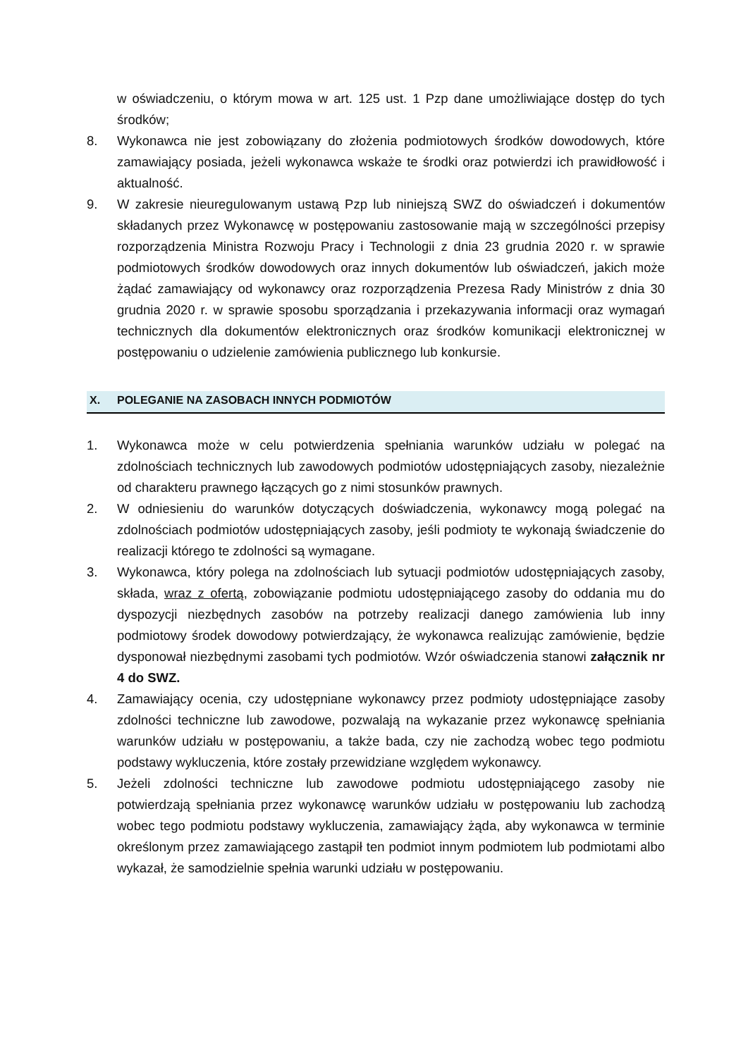w oświadczeniu, o którym mowa w art. 125 ust. 1 Pzp dane umożliwiające dostęp do tych środków;
8. Wykonawca nie jest zobowiązany do złożenia podmiotowych środków dowodowych, które zamawiający posiada, jeżeli wykonawca wskaże te środki oraz potwierdzi ich prawidłowość i aktualność.
9. W zakresie nieuregulowanym ustawą Pzp lub niniejszą SWZ do oświadczeń i dokumentów składanych przez Wykonawcę w postępowaniu zastosowanie mają w szczególności przepisy rozporządzenia Ministra Rozwoju Pracy i Technologii z dnia 23 grudnia 2020 r. w sprawie podmiotowych środków dowodowych oraz innych dokumentów lub oświadczeń, jakich może żądać zamawiający od wykonawcy oraz rozporządzenia Prezesa Rady Ministrów z dnia 30 grudnia 2020 r. w sprawie sposobu sporządzania i przekazywania informacji oraz wymagań technicznych dla dokumentów elektronicznych oraz środków komunikacji elektronicznej w postępowaniu o udzielenie zamówienia publicznego lub konkursie.
X. POLEGANIE NA ZASOBACH INNYCH PODMIOTÓW
1. Wykonawca może w celu potwierdzenia spełniania warunków udziału w polegać na zdolnościach technicznych lub zawodowych podmiotów udostępniających zasoby, niezależnie od charakteru prawnego łączących go z nimi stosunków prawnych.
2. W odniesieniu do warunków dotyczących doświadczenia, wykonawcy mogą polegać na zdolnościach podmiotów udostępniających zasoby, jeśli podmioty te wykonają świadczenie do realizacji którego te zdolności są wymagane.
3. Wykonawca, który polega na zdolnościach lub sytuacji podmiotów udostępniających zasoby, składa, wraz z ofertą, zobowiązanie podmiotu udostępniającego zasoby do oddania mu do dyspozycji niezbędnych zasobów na potrzeby realizacji danego zamówienia lub inny podmiotowy środek dowodowy potwierdzający, że wykonawca realizując zamówienie, będzie dysponował niezbędnymi zasobami tych podmiotów. Wzór oświadczenia stanowi załącznik nr 4 do SWZ.
4. Zamawiający ocenia, czy udostępniane wykonawcy przez podmioty udostępniające zasoby zdolności techniczne lub zawodowe, pozwalają na wykazanie przez wykonawcę spełniania warunków udziału w postępowaniu, a także bada, czy nie zachodzą wobec tego podmiotu podstawy wykluczenia, które zostały przewidziane względem wykonawcy.
5. Jeżeli zdolności techniczne lub zawodowe podmiotu udostępniającego zasoby nie potwierdzają spełniania przez wykonawcę warunków udziału w postępowaniu lub zachodzą wobec tego podmiotu podstawy wykluczenia, zamawiający żąda, aby wykonawca w terminie określonym przez zamawiającego zastąpił ten podmiot innym podmiotem lub podmiotami albo wykazał, że samodzielnie spełnia warunki udziału w postępowaniu.